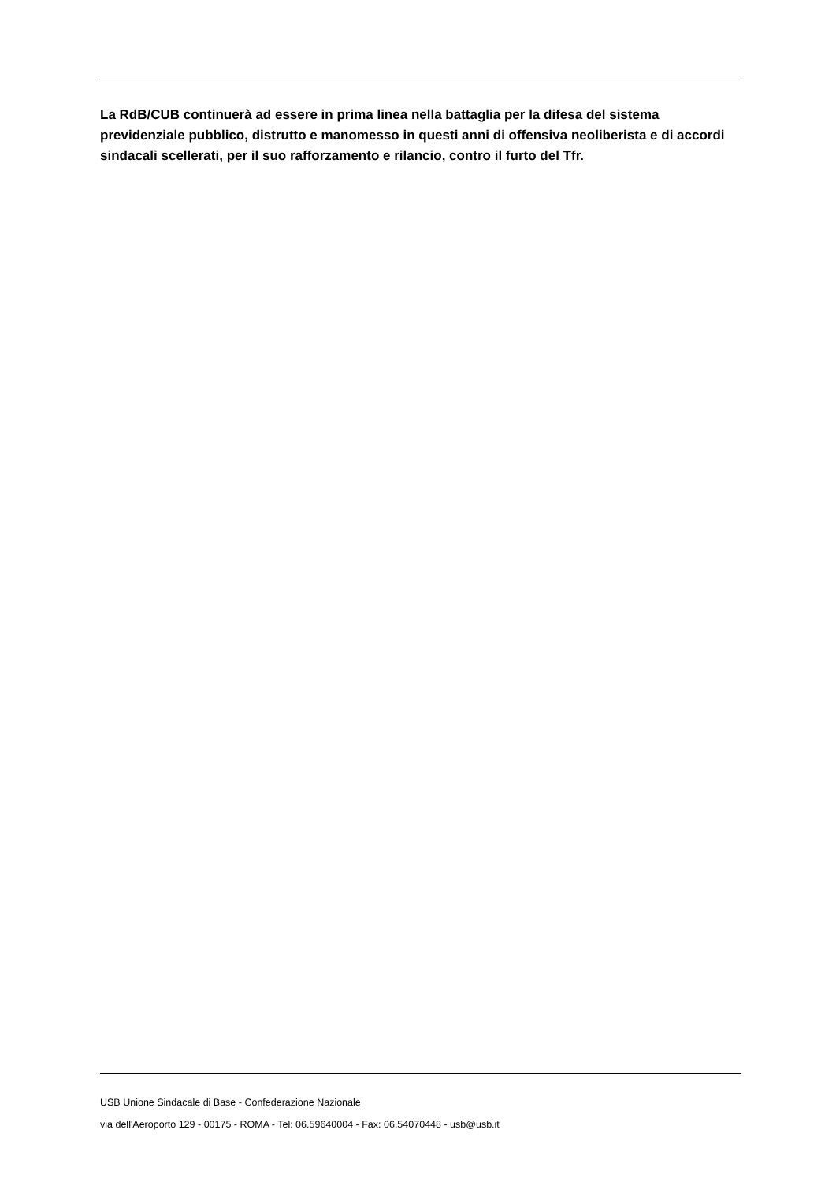La RdB/CUB continuerà ad essere in prima linea nella battaglia per la difesa del sistema previdenziale pubblico, distrutto e manomesso in questi anni di offensiva neoliberista e di accordi sindacali scellerati, per il suo rafforzamento e rilancio, contro il furto del Tfr.
USB Unione Sindacale di Base - Confederazione Nazionale
via dell'Aeroporto 129 - 00175 - ROMA - Tel: 06.59640004 - Fax: 06.54070448 - usb@usb.it